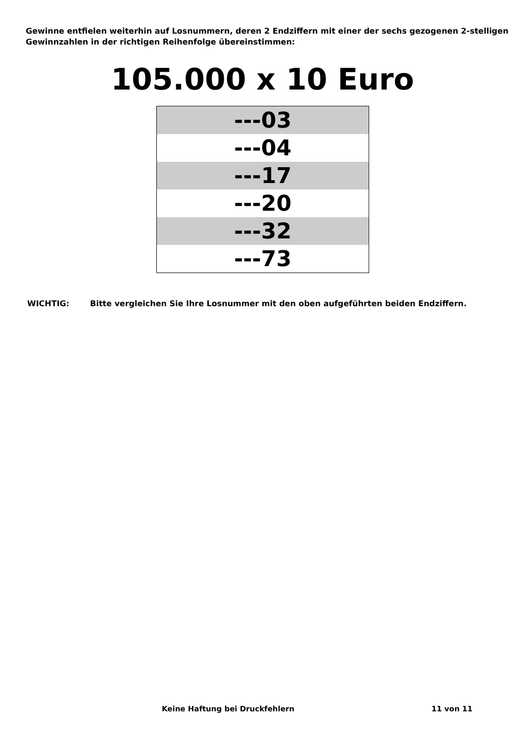Gewinne entfielen weiterhin auf Losnummern, deren 2 Endziffern mit einer der sechs gezogenen 2-stelligen Gewinnzahlen in der richtigen Reihenfolge übereinstimmen:
105.000 x 10 Euro
| ---03 |
| ---04 |
| ---17 |
| ---20 |
| ---32 |
| ---73 |
WICHTIG: Bitte vergleichen Sie Ihre Losnummer mit den oben aufgeführten beiden Endziffern.
Keine Haftung bei Druckfehlern 11 von 11